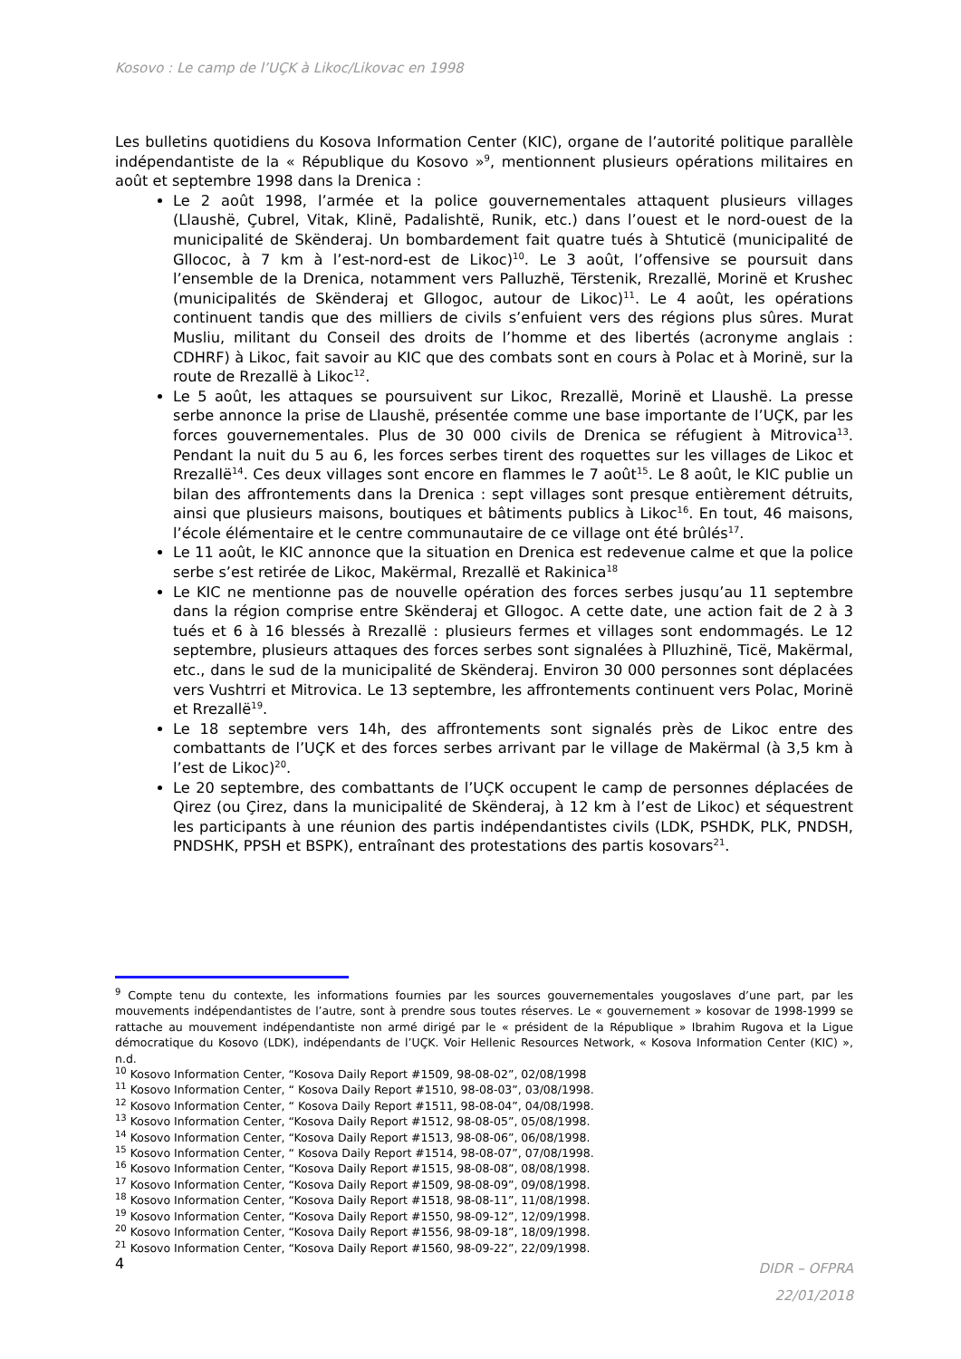Kosovo : Le camp de l’UÇK à Likoc/Likovac en 1998
Les bulletins quotidiens du Kosova Information Center (KIC), organe de l’autorité politique parallèle indépendantiste de la « République du Kosovo »<sup>9</sup>, mentionnent plusieurs opérations militaires en août et septembre 1998 dans la Drenica :
Le 2 août 1998, l’armée et la police gouvernementales attaquent plusieurs villages (Llaushë, Çubrel, Vitak, Klinë, Padalishtë, Runik, etc.) dans l’ouest et le nord-ouest de la municipalité de Skënderaj. Un bombardement fait quatre tués à Shtuticë (municipalité de Gllococ, à 7 km à l’est-nord-est de Likoc)<sup>10</sup>. Le 3 août, l’offensive se poursuit dans l’ensemble de la Drenica, notamment vers Palluzhë, Tërstenik, Rrezallë, Morinë et Krushec (municipalités de Skënderaj et Gllogoc, autour de Likoc)<sup>11</sup>. Le 4 août, les opérations continuent tandis que des milliers de civils s’enfuient vers des régions plus sûres. Murat Musliu, militant du Conseil des droits de l’homme et des libertés (acronyme anglais : CDHRF) à Likoc, fait savoir au KIC que des combats sont en cours à Polac et à Morinë, sur la route de Rrezallë à Likoc<sup>12</sup>.
Le 5 août, les attaques se poursuivent sur Likoc, Rrezallë, Morinë et Llaushë. La presse serbe annonce la prise de Llaushë, présentée comme une base importante de l’UÇK, par les forces gouvernementales. Plus de 30 000 civils de Drenica se réfugient à Mitrovica<sup>13</sup>. Pendant la nuit du 5 au 6, les forces serbes tirent des roquettes sur les villages de Likoc et Rrezallë<sup>14</sup>. Ces deux villages sont encore en flammes le 7 août<sup>15</sup>. Le 8 août, le KIC publie un bilan des affrontements dans la Drenica : sept villages sont presque entièrement détruits, ainsi que plusieurs maisons, boutiques et bâtiments publics à Likoc<sup>16</sup>. En tout, 46 maisons, l’école élémentaire et le centre communautaire de ce village ont été brûlés<sup>17</sup>.
Le 11 août, le KIC annonce que la situation en Drenica est redevenue calme et que la police serbe s’est retirée de Likoc, Makërmal, Rrezallë et Rakinica<sup>18</sup>
Le KIC ne mentionne pas de nouvelle opération des forces serbes jusqu’au 11 septembre dans la région comprise entre Skënderaj et Gllogoc. A cette date, une action fait de 2 à 3 tués et 6 à 16 blessés à Rrezallë : plusieurs fermes et villages sont endommagés. Le 12 septembre, plusieurs attaques des forces serbes sont signalées à Plluzhinë, Ticë, Makërmal, etc., dans le sud de la municipalité de Skënderaj. Environ 30 000 personnes sont déplacées vers Vushtrri et Mitrovica. Le 13 septembre, les affrontements continuent vers Polac, Morinë et Rrezallë<sup>19</sup>.
Le 18 septembre vers 14h, des affrontements sont signalés près de Likoc entre des combattants de l’UÇK et des forces serbes arrivant par le village de Makërmal (à 3,5 km à l’est de Likoc)<sup>20</sup>.
Le 20 septembre, des combattants de l’UÇK occupent le camp de personnes déplacées de Qirez (ou Çirez, dans la municipalité de Skënderaj, à 12 km à l’est de Likoc) et séquestrent les participants à une réunion des partis indépendantistes civils (LDK, PSHDK, PLK, PNDSH, PNDSHK, PPSH et BSPK), entraînant des protestations des partis kosovars<sup>21</sup>.
<sup>9</sup> Compte tenu du contexte, les informations fournies par les sources gouvernementales yougoslaves d’une part, par les mouvements indépendantistes de l’autre, sont à prendre sous toutes réserves. Le « gouvernement » kosovar de 1998-1999 se rattache au mouvement indépendantiste non armé dirigé par le « président de la République » Ibrahim Rugova et la Ligue démocratique du Kosovo (LDK), indépendants de l’UÇK. Voir Hellenic Resources Network, « Kosova Information Center (KIC) », n.d.
<sup>10</sup> Kosovo Information Center, “Kosova Daily Report #1509, 98-08-02”, 02/08/1998
<sup>11</sup> Kosovo Information Center, “ Kosova Daily Report #1510, 98-08-03”, 03/08/1998.
<sup>12</sup> Kosovo Information Center, “ Kosova Daily Report #1511, 98-08-04”, 04/08/1998.
<sup>13</sup> Kosovo Information Center, “Kosova Daily Report #1512, 98-08-05”, 05/08/1998.
<sup>14</sup> Kosovo Information Center, “Kosova Daily Report #1513, 98-08-06”, 06/08/1998.
<sup>15</sup> Kosovo Information Center, “ Kosova Daily Report #1514, 98-08-07”, 07/08/1998.
<sup>16</sup> Kosovo Information Center, “Kosova Daily Report #1515, 98-08-08”, 08/08/1998.
<sup>17</sup> Kosovo Information Center, “Kosova Daily Report #1509, 98-08-09”, 09/08/1998.
<sup>18</sup> Kosovo Information Center, “Kosova Daily Report #1518, 98-08-11”, 11/08/1998.
<sup>19</sup> Kosovo Information Center, “Kosova Daily Report #1550, 98-09-12”, 12/09/1998.
<sup>20</sup> Kosovo Information Center, “Kosova Daily Report #1556, 98-09-18”, 18/09/1998.
<sup>21</sup> Kosovo Information Center, “Kosova Daily Report #1560, 98-09-22”, 22/09/1998.
4
DIDR – OFPRA
22/01/2018